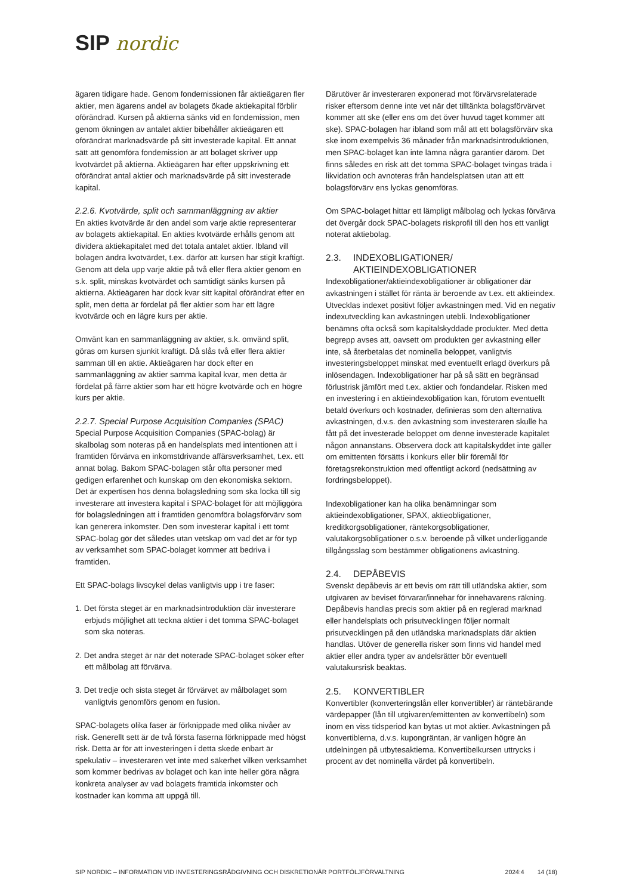SIP nordic
ägaren tidigare hade. Genom fondemissionen får aktieägaren fler aktier, men ägarens andel av bolagets ökade aktiekapital förblir oförändrad. Kursen på aktierna sänks vid en fondemission, men genom ökningen av antalet aktier bibehåller aktieägaren ett oförändrat marknadsvärde på sitt investerade kapital. Ett annat sätt att genomföra fondemission är att bolaget skriver upp kvotvärdet på aktierna. Aktieägaren har efter uppskrivning ett oförändrat antal aktier och marknadsvärde på sitt investerade kapital.
2.2.6. Kvotvärde, split och sammanläggning av aktier
En akties kvotvärde är den andel som varje aktie representerar av bolagets aktiekapital. En akties kvotvärde erhålls genom att dividera aktiekapitalet med det totala antalet aktier. Ibland vill bolagen ändra kvotvärdet, t.ex. därför att kursen har stigit kraftigt. Genom att dela upp varje aktie på två eller flera aktier genom en s.k. split, minskas kvotvärdet och samtidigt sänks kursen på aktierna. Aktieägaren har dock kvar sitt kapital oförändrat efter en split, men detta är fördelat på fler aktier som har ett lägre kvotvärde och en lägre kurs per aktie.
Omvänt kan en sammanläggning av aktier, s.k. omvänd split, göras om kursen sjunkit kraftigt. Då slås två eller flera aktier samman till en aktie. Aktieägaren har dock efter en sammanläggning av aktier samma kapital kvar, men detta är fördelat på färre aktier som har ett högre kvotvärde och en högre kurs per aktie.
2.2.7. Special Purpose Acquisition Companies (SPAC)
Special Purpose Acquisition Companies (SPAC-bolag) är skalbolag som noteras på en handelsplats med intentionen att i framtiden förvärva en inkomstdrivande affärsverksamhet, t.ex. ett annat bolag. Bakom SPAC-bolagen står ofta personer med gedigen erfarenhet och kunskap om den ekonomiska sektorn. Det är expertisen hos denna bolagsledning som ska locka till sig investerare att investera kapital i SPAC-bolaget för att möjliggöra för bolagsledningen att i framtiden genomföra bolagsförvärv som kan generera inkomster. Den som investerar kapital i ett tomt SPAC-bolag gör det således utan vetskap om vad det är för typ av verksamhet som SPAC-bolaget kommer att bedriva i framtiden.
Ett SPAC-bolags livscykel delas vanligtvis upp i tre faser:
1. Det första steget är en marknadsintroduktion där investerare erbjuds möjlighet att teckna aktier i det tomma SPAC-bolaget som ska noteras.
2. Det andra steget är när det noterade SPAC-bolaget söker efter ett målbolag att förvärva.
3. Det tredje och sista steget är förvärvet av målbolaget som vanligtvis genomförs genom en fusion.
SPAC-bolagets olika faser är förknippade med olika nivåer av risk. Generellt sett är de två första faserna förknippade med högst risk. Detta är för att investeringen i detta skede enbart är spekulativ – investeraren vet inte med säkerhet vilken verksamhet som kommer bedrivas av bolaget och kan inte heller göra några konkreta analyser av vad bolagets framtida inkomster och kostnader kan komma att uppgå till.
Därutöver är investeraren exponerad mot förvärvsrelaterade risker eftersom denne inte vet när det tilltänkta bolagsförvärvet kommer att ske (eller ens om det över huvud taget kommer att ske). SPAC-bolagen har ibland som mål att ett bolagsförvärv ska ske inom exempelvis 36 månader från marknadsintroduktionen, men SPAC-bolaget kan inte lämna några garantier därom. Det finns således en risk att det tomma SPAC-bolaget tvingas träda i likvidation och avnoteras från handelsplatsen utan att ett bolagsförvärv ens lyckas genomföras.
Om SPAC-bolaget hittar ett lämpligt målbolag och lyckas förvärva det övergår dock SPAC-bolagets riskprofil till den hos ett vanligt noterat aktiebolag.
2.3. INDEXOBLIGATIONER/
AKTIEINDEXOBLIGATIONER
Indexobligationer/aktieindexobligationer är obligationer där avkastningen i stället för ränta är beroende av t.ex. ett aktieindex. Utvecklas indexet positivt följer avkastningen med. Vid en negativ indexutveckling kan avkastningen utebli. Indexobligationer benämns ofta också som kapitalskyddade produkter. Med detta begrepp avses att, oavsett om produkten ger avkastning eller inte, så återbetalas det nominella beloppet, vanligtvis investeringsbeloppet minskat med eventuellt erlagd överkurs på inlösendagen. Indexobligationer har på så sätt en begränsad förlustrisk jämfört med t.ex. aktier och fondandelar. Risken med en investering i en aktieindexobligation kan, förutom eventuellt betald överkurs och kostnader, definieras som den alternativa avkastningen, d.v.s. den avkastning som investeraren skulle ha fått på det investerade beloppet om denne investerade kapitalet någon annanstans. Observera dock att kapitalskyddet inte gäller om emittenten försätts i konkurs eller blir föremål för företagsrekonstruktion med offentligt ackord (nedsättning av fordringsbeloppet).
Indexobligationer kan ha olika benämningar som aktieindexobligationer, SPAX, aktieobligationer, kreditkorgsobligationer, räntekorgsobligationer, valutakorgsobligationer o.s.v. beroende på vilket underliggande tillgångsslag som bestämmer obligationens avkastning.
2.4. DEPÅBEVIS
Svenskt depåbevis är ett bevis om rätt till utländska aktier, som utgivaren av beviset förvarar/innehar för innehavarens räkning. Depåbevis handlas precis som aktier på en reglerad marknad eller handelsplats och prisutvecklingen följer normalt prisutvecklingen på den utländska marknadsplats där aktien handlas. Utöver de generella risker som finns vid handel med aktier eller andra typer av andelsrätter bör eventuell valutakursrisk beaktas.
2.5. KONVERTIBLER
Konvertibler (konverteringslån eller konvertibler) är räntebärande värdepapper (lån till utgivaren/emittenten av konvertibeln) som inom en viss tidsperiod kan bytas ut mot aktier. Avkastningen på konvertiblerna, d.v.s. kupongräntan, är vanligen högre än utdelningen på utbytesaktierna. Konvertibelkursen uttrycks i procent av det nominella värdet på konvertibeln.
SIP NORDIC – INFORMATION VID INVESTERINGSRÅDGIVNING OCH DISKRETIONÄR PORTFÖLJFÖRVALTNING 2024:4 14 (18)